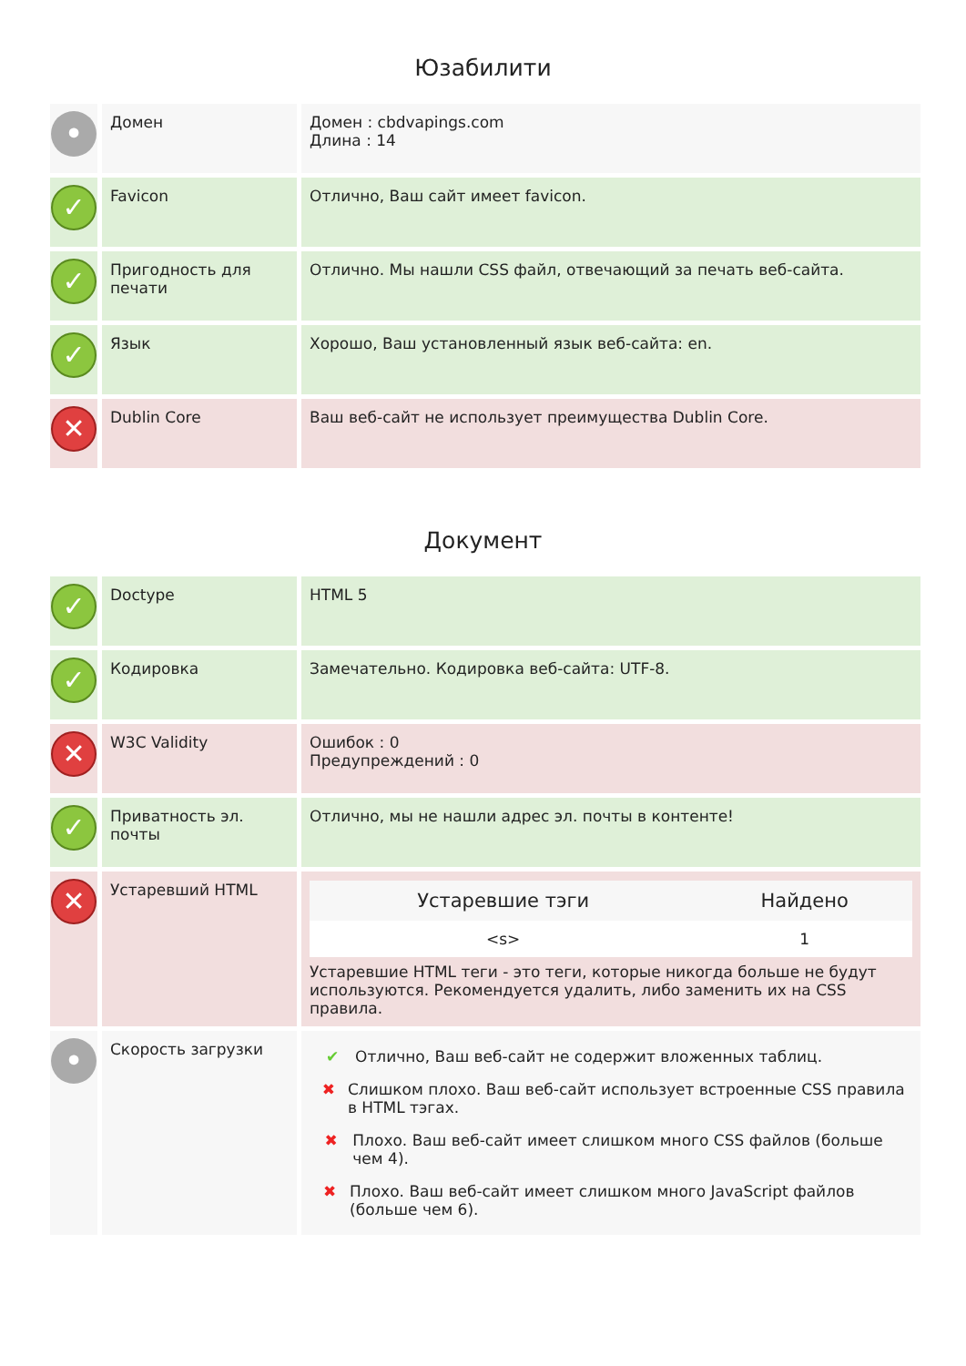Юзабилити
| • | Домен | Домен : cbdvapings.com Длина : 14 |
| ✓ | Favicon | Отлично, Ваш сайт имеет favicon. |
| ✓ | Пригодность для печати | Отлично. Мы нашли CSS файл, отвечающий за печать веб-сайта. |
| ✓ | Язык | Хорошо, Ваш установленный язык веб-сайта: en. |
| ✕ | Dublin Core | Ваш веб-сайт не использует преимущества Dublin Core. |
Документ
| ✓ | Doctype | HTML 5 |
| ✓ | Кодировка | Замечательно. Кодировка веб-сайта: UTF-8. |
| ✕ | W3C Validity | Ошибок : 0 Предупреждений : 0 |
| ✓ | Приватность эл. почты | Отлично, мы не нашли адрес эл. почты в контенте! |
| ✕ | Устаревший HTML | / Устаревшие тэги / Найдено / / --- / --- / / <s> / 1 / Устаревшие HTML теги - это теги, которые никогда больше не будут используются. Рекомендуется удалить, либо заменить их на CSS правила. |
| • | Скорость загрузки | ✔ Отлично, Ваш веб-сайт не содержит вложенных таблиц. ✖ Слишком плохо. Ваш веб-сайт использует встроенные CSS правила в HTML тэгах. ✖ Плохо. Ваш веб-сайт имеет слишком много CSS файлов (больше чем 4). ✖ Плохо. Ваш веб-сайт имеет слишком много JavaScript файлов (больше чем 6). |